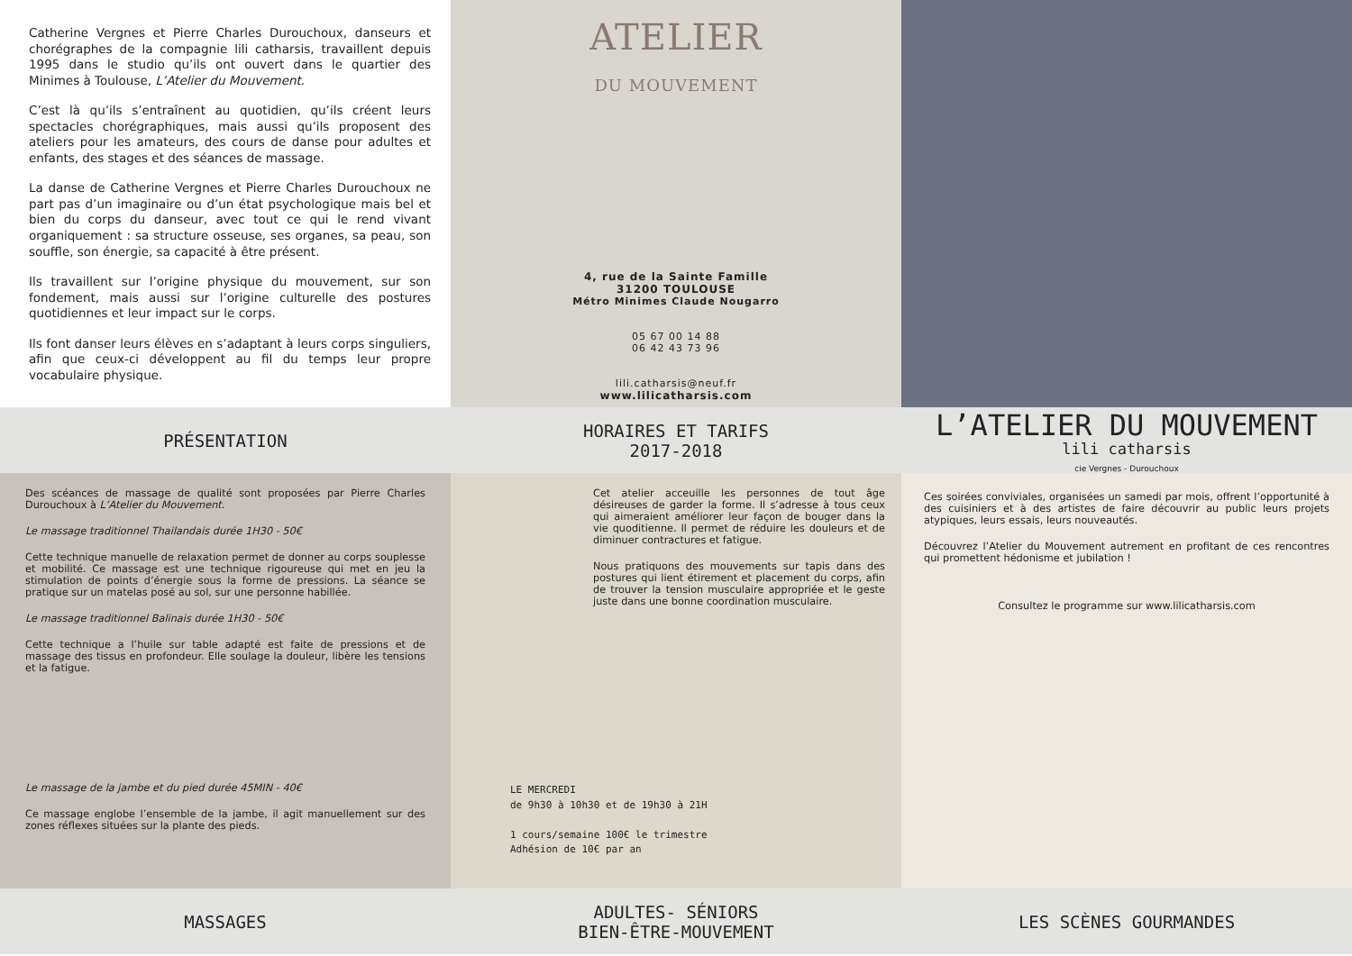Catherine Vergnes et Pierre Charles Durouchoux, danseurs et chorégraphes de la compagnie lili catharsis, travaillent depuis 1995 dans le studio qu’ils ont ouvert dans le quartier des Minimes à Toulouse, L’Atelier du Mouvement.
C’est là qu’ils s’entraînent au quotidien, qu’ils créent leurs spectacles chorégraphiques, mais aussi qu’ils proposent des ateliers pour les amateurs, des cours de danse pour adultes et enfants, des stages et des séances de massage.
La danse de Catherine Vergnes et Pierre Charles Durouchoux ne part pas d’un imaginaire ou d’un état psychologique mais bel et bien du corps du danseur, avec tout ce qui le rend vivant organiquement : sa structure osseuse, ses organes, sa peau, son souffle, son énergie, sa capacité à être présent.
Ils travaillent sur l’origine physique du mouvement, sur son fondement, mais aussi sur l’origine culturelle des postures quotidiennes et leur impact sur le corps.
Ils font danser leurs élèves en s’adaptant à leurs corps singuliers, afin que ceux-ci développent au fil du temps leur propre vocabulaire physique.
ATELIER
DU MOUVEMENT
4, rue de la Sainte Famille
31200 TOULOUSE
Métro Minimes Claude Nougarro
05 67 00 14 88
06 42 43 73 96
lili.catharsis@neuf.fr
www.lilicatharsis.com
PRÉSENTATION HORAIRES ET TARIFS
2017-2018
L’ATELIER DU MOUVEMENT
lili catharsis
cie Vergnes - Durouchoux
Des scéances de massage de qualité sont proposées par Pierre Charles Durouchoux à L’Atelier du Mouvement.
Le massage traditionnel Thailandais durée 1H30 - 50€
Cette technique manuelle de relaxation permet de donner au corps souplesse et mobilité. Ce massage est une technique rigoureuse qui met en jeu la stimulation de points d’énergie sous la forme de pressions. La séance se pratique sur un matelas posé au sol, sur une personne habillée.
Le massage traditionnel Balinais durée 1H30 - 50€
Cette technique a l’huile sur table adapté est faite de pressions et de massage des tissus en profondeur. Elle soulage la douleur, libère les tensions et la fatigue.
Le massage de la jambe et du pied durée 45MIN - 40€
Ce massage englobe l’ensemble de la jambe, il agit manuellement sur des zones réflexes situées sur la plante des pieds.
Cet atelier acceuille les personnes de tout âge désireuses de garder la forme. Il s’adresse à tous ceux qui aimeraient améliorer leur façon de bouger dans la vie quoditienne. Il permet de réduire les douleurs et de diminuer contractures et fatigue.
Nous pratiquons des mouvements sur tapis dans des postures qui lient étirement et placement du corps, afin de trouver la tension musculaire appropriée et le geste juste dans une bonne coordination musculaire.
LE MERCREDI
de 9h30 à 10h30 et de 19h30 à 21H
1 cours/semaine 100€ le trimestre
Adhésion de 10€ par an
Ces soirées conviviales, organisées un samedi par mois, offrent l’opportunité à des cuisiniers et à des artistes de faire découvrir au public leurs projets atypiques, leurs essais, leurs nouveautés.
Découvrez l’Atelier du Mouvement autrement en profitant de ces rencontres qui promettent hédonisme et jubilation !
Consultez le programme sur www.lilicatharsis.com
MASSAGES ADULTES- SÉNIORS
BIEN-ÊTRE-MOUVEMENT
LES SCÈNES GOURMANDES